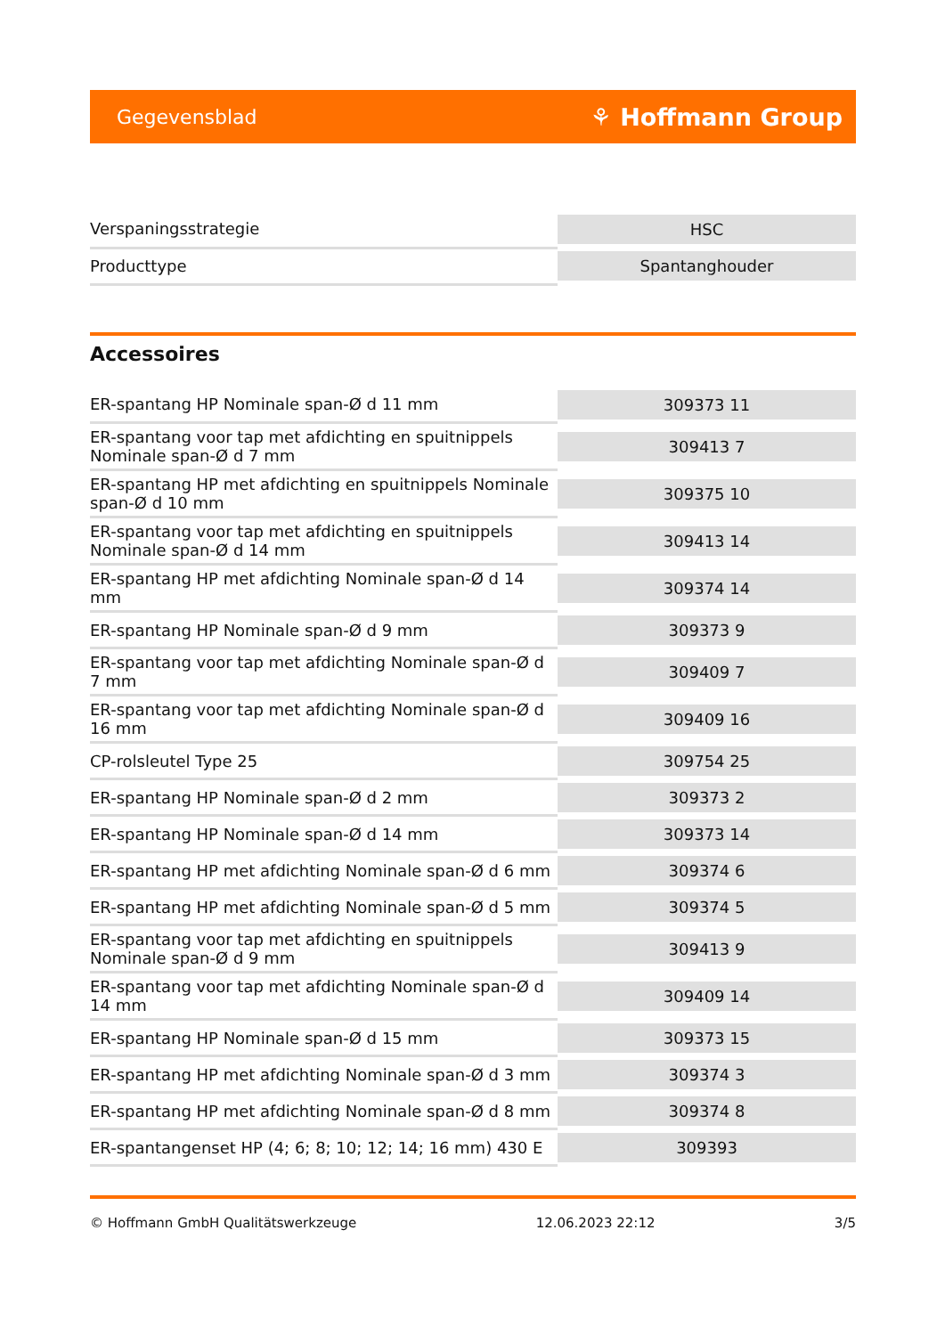Gegevensblad ⚘ Hoffmann Group
| Verspaningsstrategie | HSC |
| Producttype | Spantanghouder |
Accessoires
| ER-spantang HP Nominale span-Ø d 11 mm | 309373 11 |
| ER-spantang voor tap met afdichting en spuitnippels Nominale span-Ø d 7 mm | 309413 7 |
| ER-spantang HP met afdichting en spuitnippels Nominale span-Ø d 10 mm | 309375 10 |
| ER-spantang voor tap met afdichting en spuitnippels Nominale span-Ø d 14 mm | 309413 14 |
| ER-spantang HP met afdichting Nominale span-Ø d 14 mm | 309374 14 |
| ER-spantang HP Nominale span-Ø d 9 mm | 309373 9 |
| ER-spantang voor tap met afdichting Nominale span-Ø d 7 mm | 309409 7 |
| ER-spantang voor tap met afdichting Nominale span-Ø d 16 mm | 309409 16 |
| CP-rolsleutel Type 25 | 309754 25 |
| ER-spantang HP Nominale span-Ø d 2 mm | 309373 2 |
| ER-spantang HP Nominale span-Ø d 14 mm | 309373 14 |
| ER-spantang HP met afdichting Nominale span-Ø d 6 mm | 309374 6 |
| ER-spantang HP met afdichting Nominale span-Ø d 5 mm | 309374 5 |
| ER-spantang voor tap met afdichting en spuitnippels Nominale span-Ø d 9 mm | 309413 9 |
| ER-spantang voor tap met afdichting Nominale span-Ø d 14 mm | 309409 14 |
| ER-spantang HP Nominale span-Ø d 15 mm | 309373 15 |
| ER-spantang HP met afdichting Nominale span-Ø d 3 mm | 309374 3 |
| ER-spantang HP met afdichting Nominale span-Ø d 8 mm | 309374 8 |
| ER-spantangenset HP (4; 6; 8; 10; 12; 14; 16 mm) 430 E | 309393 |
© Hoffmann GmbH Qualitätswerkzeuge 12.06.2023 22:12 3/5